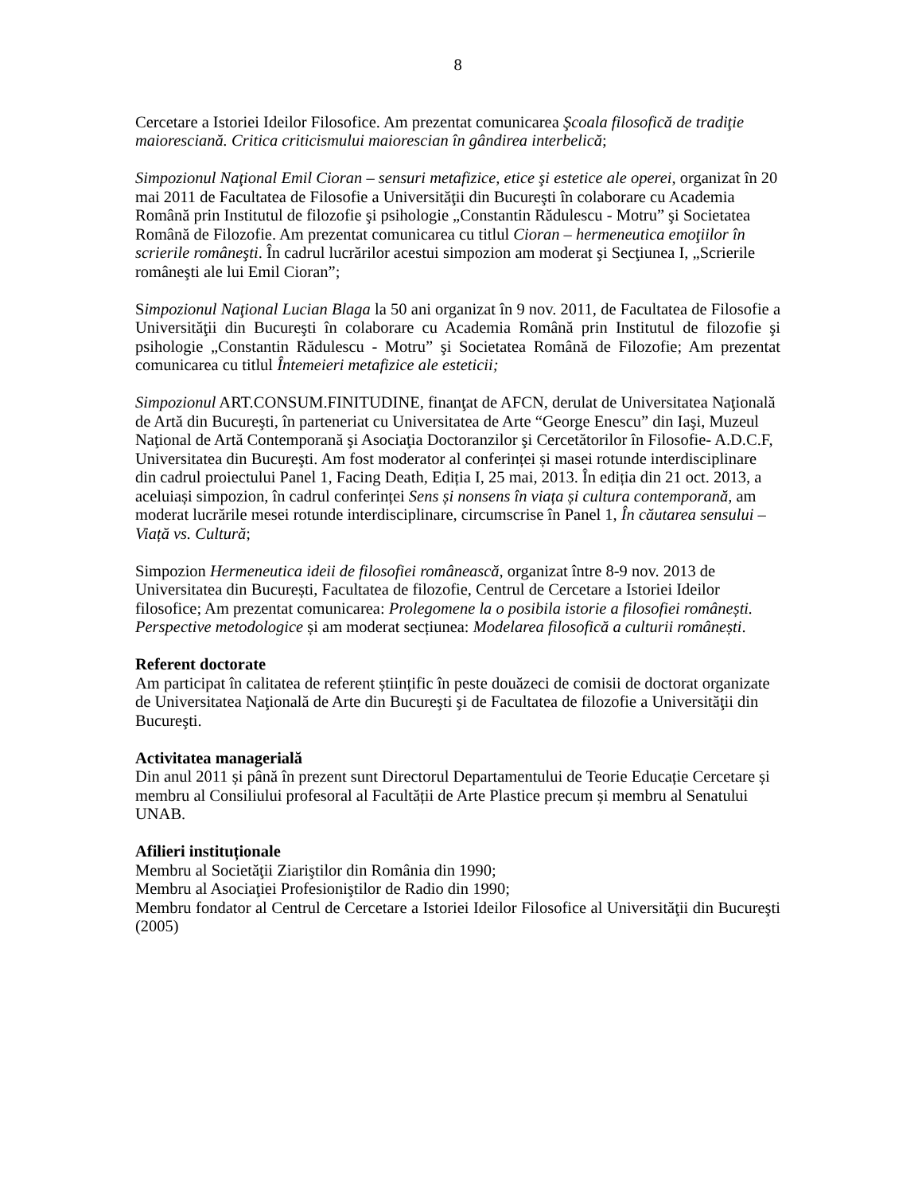8
Cercetare a Istoriei Ideilor Filosofice. Am prezentat comunicarea Şcoala filosofică de tradiţie maioresciană. Critica criticismului maiorescian în gândirea interbelică;
Simpozionul Naţional Emil Cioran – sensuri metafizice, etice şi estetice ale operei, organizat în 20 mai 2011 de Facultatea de Filosofie a Universităţii din Bucureşti în colaborare cu Academia Română prin Institutul de filozofie şi psihologie „Constantin Rădulescu - Motru” şi Societatea Română de Filozofie. Am prezentat comunicarea cu titlul Cioran – hermeneutica emoţiilor în scrierile româneşti. În cadrul lucrărilor acestui simpozion am moderat şi Secţiunea I, „Scrierile româneşti ale lui Emil Cioran”;
Simpozionul Naţional Lucian Blaga la 50 ani organizat în 9 nov. 2011, de Facultatea de Filosofie a Universităţii din Bucureşti în colaborare cu Academia Română prin Institutul de filozofie şi psihologie „Constantin Rădulescu - Motru” şi Societatea Română de Filozofie; Am prezentat comunicarea cu titlul Întemeieri metafizice ale esteticii;
Simpozionul ART.CONSUM.FINITUDINE, finanţat de AFCN, derulat de Universitatea Naţională de Artă din Bucureşti, în parteneriat cu Universitatea de Arte “George Enescu” din Iaşi, Muzeul Naţional de Artă Contemporană şi Asociaţia Doctoranzilor şi Cercetătorilor în Filosofie- A.D.C.F, Universitatea din Bucureşti. Am fost moderator al conferinței și masei rotunde interdisciplinare din cadrul proiectului Panel 1, Facing Death, Ediția I, 25 mai, 2013. În ediția din 21 oct. 2013, a aceluiași simpozion, în cadrul conferinței Sens și nonsens în viața și cultura contemporană, am moderat lucrările mesei rotunde interdisciplinare, circumscrise în Panel 1, În căutarea sensului – Viață vs. Cultură;
Simpozion Hermeneutica ideii de filosofiei românească, organizat între 8-9 nov. 2013 de Universitatea din București, Facultatea de filozofie, Centrul de Cercetare a Istoriei Ideilor filosofice; Am prezentat comunicarea: Prolegomene la o posibila istorie a filosofiei românești. Perspective metodologice și am moderat secțiunea: Modelarea filosofică a culturii românești.
Referent doctorate
Am participat în calitatea de referent științific în peste douăzeci de comisii de doctorat organizate de Universitatea Naţională de Arte din Bucureşti şi de Facultatea de filozofie a Universităţii din Bucureşti.
Activitatea managerială
Din anul 2011 și până în prezent sunt Directorul Departamentului de Teorie Educație Cercetare și membru al Consiliului profesoral al Facultății de Arte Plastice precum și membru al Senatului UNAB.
Afilieri instituționale
Membru al Societăţii Ziariştilor din România din 1990;
Membru al Asociaţiei Profesioniştilor de Radio din 1990;
Membru fondator al Centrul de Cercetare a Istoriei Ideilor Filosofice al Universităţii din Bucureşti (2005)